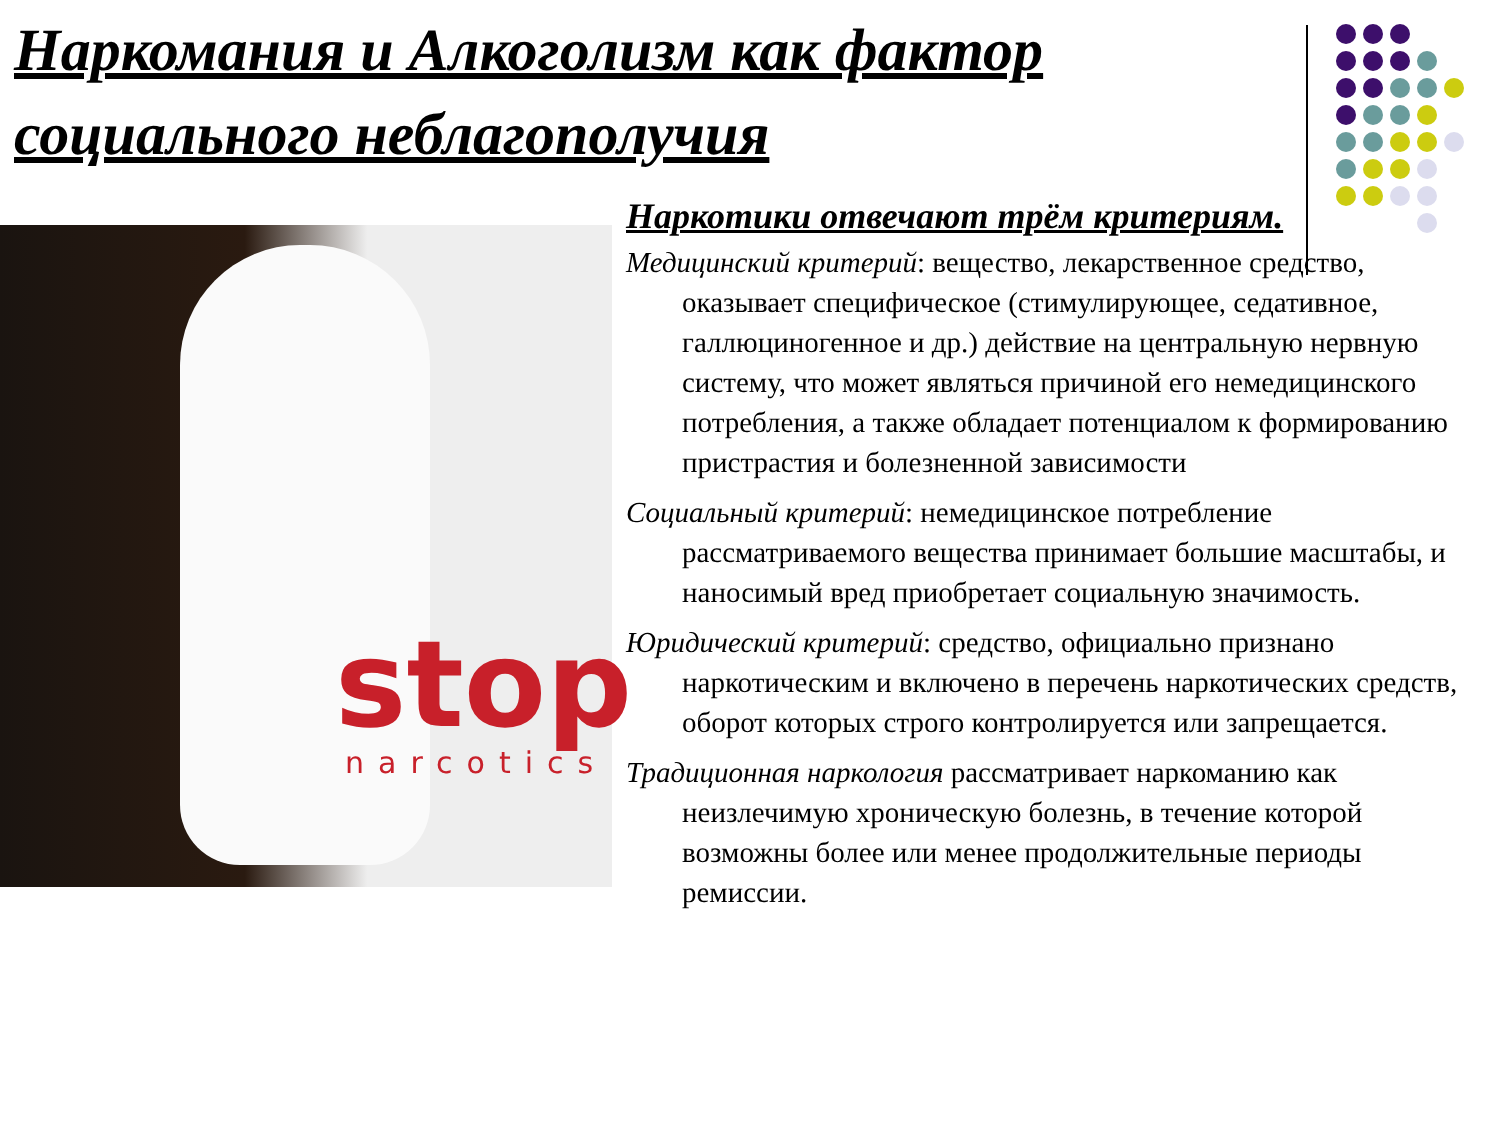Наркомания и Алкоголизм как фактор социального неблагополучия
stop
narcotics
Наркотики отвечают трём критериям.
Медицинский критерий: вещество, лекарственное средство, оказывает специфическое (стимулирующее, седативное, галлюциногенное и др.) действие на центральную нервную систему, что может являться причиной его немедицинского потребления, а также обладает потенциалом к формированию пристрастия и болезненной зависимости
Социальный критерий: немедицинское потребление рассматриваемого вещества принимает большие масштабы, и наносимый вред приобретает социальную значимость.
Юридический критерий: средство, официально признано наркотическим и включено в перечень наркотических средств, оборот которых строго контролируется или запрещается.
Традиционная наркология рассматривает наркоманию как неизлечимую хроническую болезнь, в течение которой возможны более или менее продолжительные периоды ремиссии.